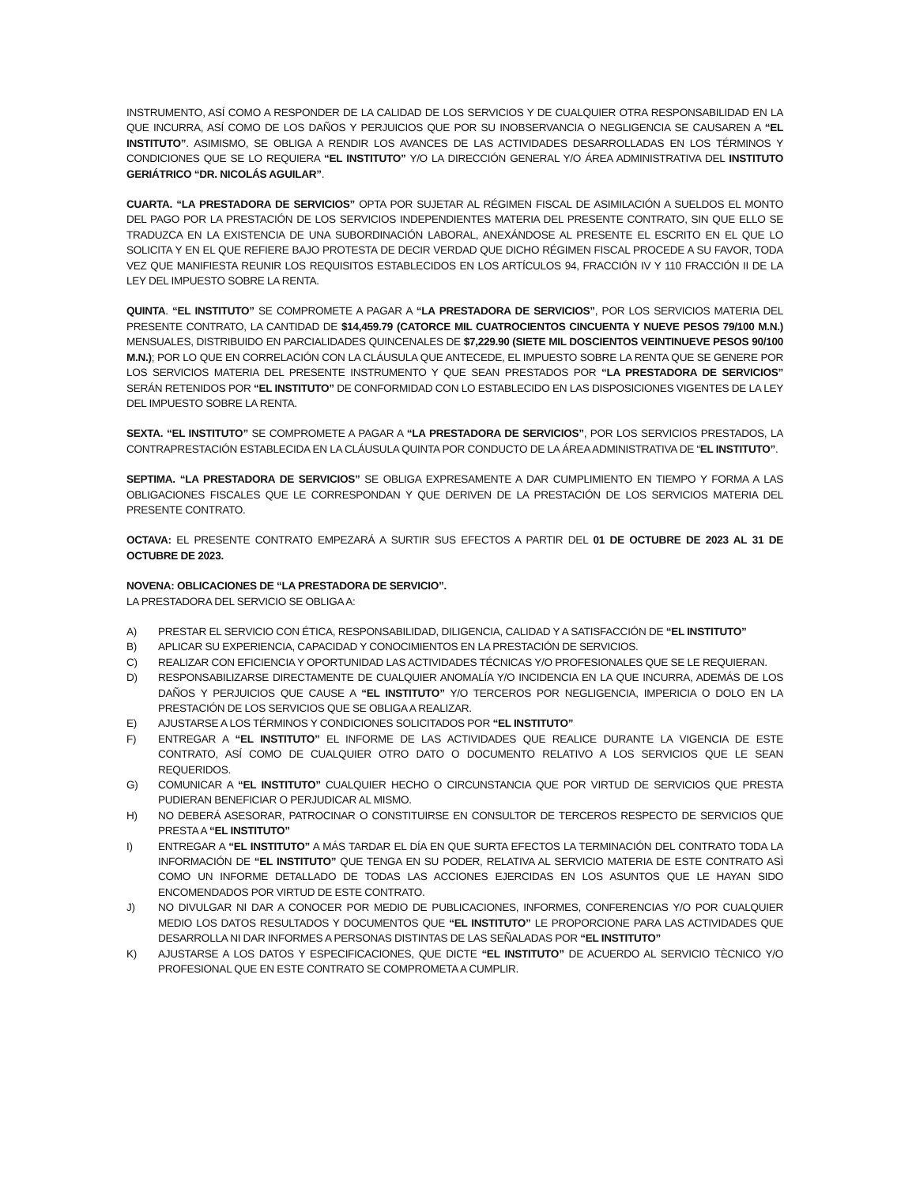INSTRUMENTO, ASÍ COMO A RESPONDER DE LA CALIDAD DE LOS SERVICIOS Y DE CUALQUIER OTRA RESPONSABILIDAD EN LA QUE INCURRA, ASÍ COMO DE LOS DAÑOS Y PERJUICIOS QUE POR SU INOBSERVANCIA O NEGLIGENCIA SE CAUSAREN A “EL INSTITUTO”. ASIMISMO, SE OBLIGA A RENDIR LOS AVANCES DE LAS ACTIVIDADES DESARROLLADAS EN LOS TÉRMINOS Y CONDICIONES QUE SE LO REQUIERA “EL INSTITUTO” Y/O LA DIRECCIÓN GENERAL Y/O ÁREA ADMINISTRATIVA DEL INSTITUTO GERIÁTRICO “DR. NICOLÁS AGUILAR”.
CUARTA. “LA PRESTADORA DE SERVICIOS” OPTA POR SUJETAR AL RÉGIMEN FISCAL DE ASIMILACIÓN A SUELDOS EL MONTO DEL PAGO POR LA PRESTACIÓN DE LOS SERVICIOS INDEPENDIENTES MATERIA DEL PRESENTE CONTRATO, SIN QUE ELLO SE TRADUZCA EN LA EXISTENCIA DE UNA SUBORDINACIÓN LABORAL, ANEXÁNDOSE AL PRESENTE EL ESCRITO EN EL QUE LO SOLICITA Y EN EL QUE REFIERE BAJO PROTESTA DE DECIR VERDAD QUE DICHO RÉGIMEN FISCAL PROCEDE A SU FAVOR, TODA VEZ QUE MANIFIESTA REUNIR LOS REQUISITOS ESTABLECIDOS EN LOS ARTÍCULOS 94, FRACCIÓN IV Y 110 FRACCIÓN II DE LA LEY DEL IMPUESTO SOBRE LA RENTA.
QUINTA. “EL INSTITUTO” SE COMPROMETE A PAGAR A “LA PRESTADORA DE SERVICIOS”, POR LOS SERVICIOS MATERIA DEL PRESENTE CONTRATO, LA CANTIDAD DE $14,459.79 (CATORCE MIL CUATROCIENTOS CINCUENTA Y NUEVE PESOS 79/100 M.N.) MENSUALES, DISTRIBUIDO EN PARCIALIDADES QUINCENALES DE $7,229.90 (SIETE MIL DOSCIENTOS VEINTINUEVE PESOS 90/100 M.N.); POR LO QUE EN CORRELACIÓN CON LA CLÁUSULA QUE ANTECEDE, EL IMPUESTO SOBRE LA RENTA QUE SE GENERE POR LOS SERVICIOS MATERIA DEL PRESENTE INSTRUMENTO Y QUE SEAN PRESTADOS POR “LA PRESTADORA DE SERVICIOS” SERÁN RETENIDOS POR “EL INSTITUTO” DE CONFORMIDAD CON LO ESTABLECIDO EN LAS DISPOSICIONES VIGENTES DE LA LEY DEL IMPUESTO SOBRE LA RENTA.
SEXTA. “EL INSTITUTO” SE COMPROMETE A PAGAR A “LA PRESTADORA DE SERVICIOS”, POR LOS SERVICIOS PRESTADOS, LA CONTRAPRESTACIÓN ESTABLECIDA EN LA CLÁUSULA QUINTA POR CONDUCTO DE LA ÁREA ADMINISTRATIVA DE “EL INSTITUTO”.
SEPTIMA. “LA PRESTADORA DE SERVICIOS” SE OBLIGA EXPRESAMENTE A DAR CUMPLIMIENTO EN TIEMPO Y FORMA A LAS OBLIGACIONES FISCALES QUE LE CORRESPONDAN Y QUE DERIVEN DE LA PRESTACIÓN DE LOS SERVICIOS MATERIA DEL PRESENTE CONTRATO.
OCTAVA: EL PRESENTE CONTRATO EMPEZARÁ A SURTIR SUS EFECTOS A PARTIR DEL 01 DE OCTUBRE DE 2023 AL 31 DE OCTUBRE DE 2023.
NOVENA: OBLICACIONES DE “LA PRESTADORA DE SERVICIO”.
LA PRESTADORA DEL SERVICIO SE OBLIGA A:
A) PRESTAR EL SERVICIO CON ÉTICA, RESPONSABILIDAD, DILIGENCIA, CALIDAD Y A SATISFACCIÓN DE “EL INSTITUTO”
B) APLICAR SU EXPERIENCIA, CAPACIDAD Y CONOCIMIENTOS EN LA PRESTACIÓN DE SERVICIOS.
C) REALIZAR CON EFICIENCIA Y OPORTUNIDAD LAS ACTIVIDADES TÉCNICAS Y/O PROFESIONALES QUE SE LE REQUIERAN.
D) RESPONSABILIZARSE DIRECTAMENTE DE CUALQUIER ANOMALÍA Y/O INCIDENCIA EN LA QUE INCURRA, ADEMÁS DE LOS DAÑOS Y PERJUICIOS QUE CAUSE A “EL INSTITUTO” Y/O TERCEROS POR NEGLIGENCIA, IMPERICIA O DOLO EN LA PRESTACIÓN DE LOS SERVICIOS QUE SE OBLIGA A REALIZAR.
E) AJUSTARSE A LOS TÉRMINOS Y CONDICIONES SOLICITADOS POR “EL INSTITUTO”
F) ENTREGAR A “EL INSTITUTO” EL INFORME DE LAS ACTIVIDADES QUE REALICE DURANTE LA VIGENCIA DE ESTE CONTRATO, ASÍ COMO DE CUALQUIER OTRO DATO O DOCUMENTO RELATIVO A LOS SERVICIOS QUE LE SEAN REQUERIDOS.
G) COMUNICAR A “EL INSTITUTO” CUALQUIER HECHO O CIRCUNSTANCIA QUE POR VIRTUD DE SERVICIOS QUE PRESTA PUDIERAN BENEFICIAR O PERJUDICAR AL MISMO.
H) NO DEBERÁ ASESORAR, PATROCINAR O CONSTITUIRSE EN CONSULTOR DE TERCEROS RESPECTO DE SERVICIOS QUE PRESTA A “EL INSTITUTO”
I) ENTREGAR A “EL INSTITUTO” A MÁS TARDAR EL DÍA EN QUE SURTA EFECTOS LA TERMINACIÓN DEL CONTRATO TODA LA INFORMACIÓN DE “EL INSTITUTO” QUE TENGA EN SU PODER, RELATIVA AL SERVICIO MATERIA DE ESTE CONTRATO ASÌ COMO UN INFORME DETALLADO DE TODAS LAS ACCIONES EJERCIDAS EN LOS ASUNTOS QUE LE HAYAN SIDO ENCOMENDADOS POR VIRTUD DE ESTE CONTRATO.
J) NO DIVULGAR NI DAR A CONOCER POR MEDIO DE PUBLICACIONES, INFORMES, CONFERENCIAS Y/O POR CUALQUIER MEDIO LOS DATOS RESULTADOS Y DOCUMENTOS QUE “EL INSTITUTO” LE PROPORCIONE PARA LAS ACTIVIDADES QUE DESARROLLA NI DAR INFORMES A PERSONAS DISTINTAS DE LAS SEÑALADAS POR “EL INSTITUTO”
K) AJUSTARSE A LOS DATOS Y ESPECIFICACIONES, QUE DICTE “EL INSTITUTO” DE ACUERDO AL SERVICIO TÈCNICO Y/O PROFESIONAL QUE EN ESTE CONTRATO SE COMPROMETA A CUMPLIR.